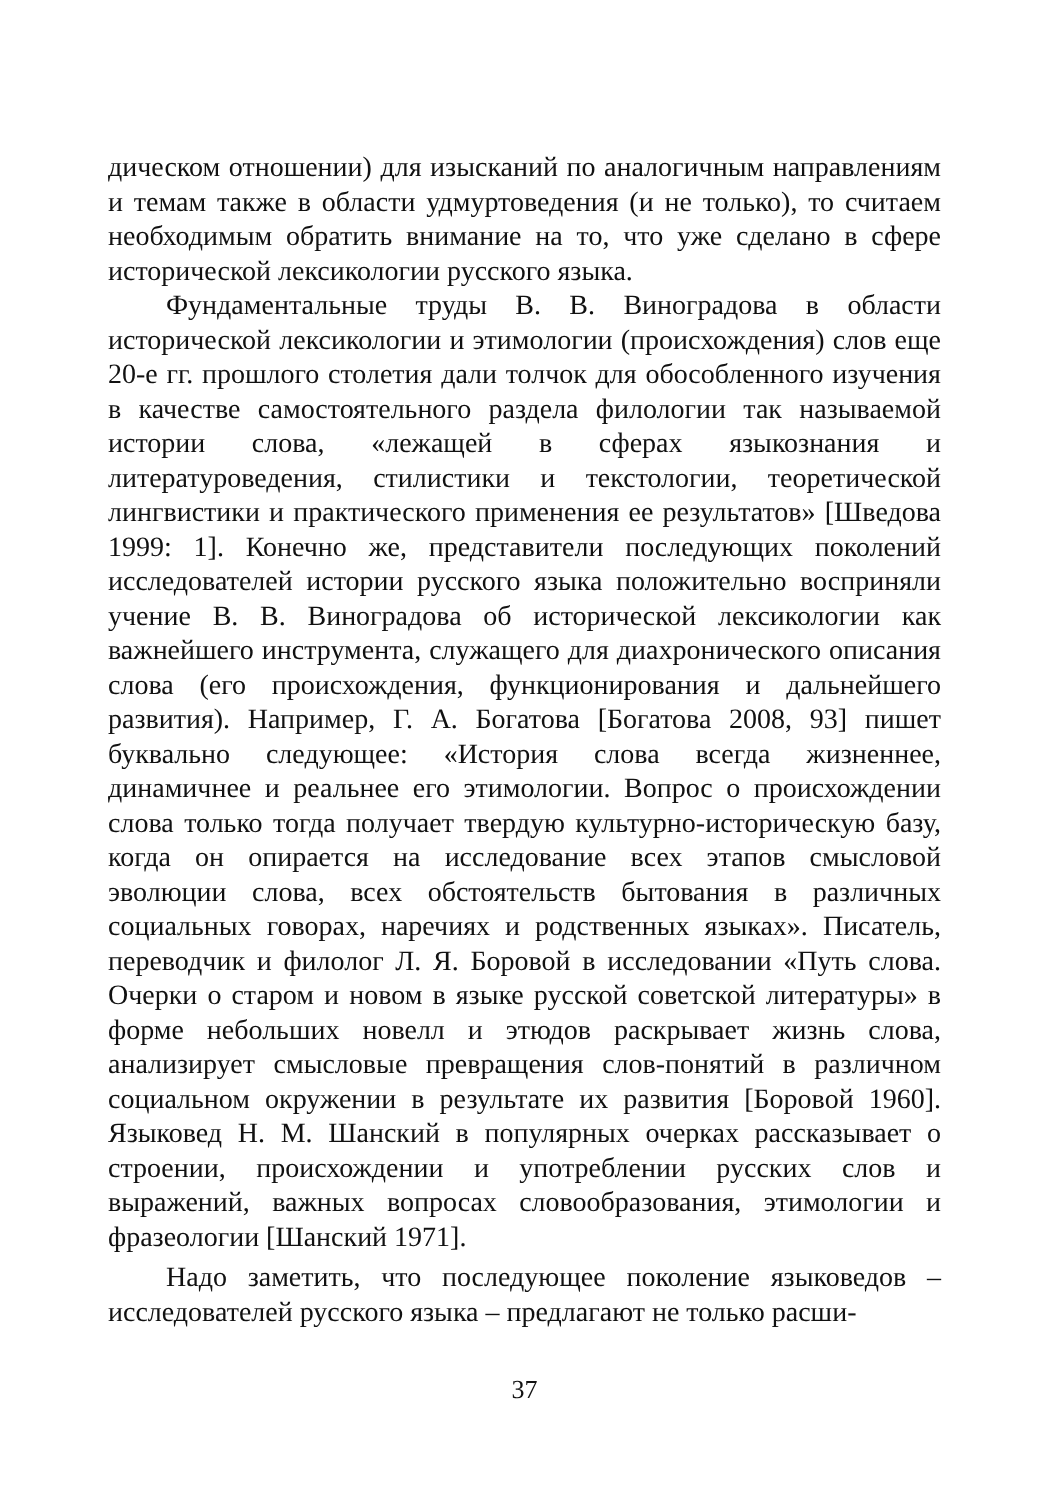дическом отношении) для изысканий по аналогичным направлениям и темам также в области удмуртоведения (и не только), то считаем необходимым обратить внимание на то, что уже сделано в сфере исторической лексикологии русского языка.
Фундаментальные труды В. В. Виноградова в области исторической лексикологии и этимологии (происхождения) слов еще 20-е гг. прошлого столетия дали толчок для обособленного изучения в качестве самостоятельного раздела филологии так называемой истории слова, «лежащей в сферах языкознания и литературоведения, стилистики и текстологии, теоретической лингвистики и практического применения ее результатов» [Шведова 1999: 1]. Конечно же, представители последующих поколений исследователей истории русского языка положительно восприняли учение В. В. Виноградова об исторической лексикологии как важнейшего инструмента, служащего для диахронического описания слова (его происхождения, функционирования и дальнейшего развития). Например, Г. А. Богатова [Богатова 2008, 93] пишет буквально следующее: «История слова всегда жизненнее, динамичнее и реальнее его этимологии. Вопрос о происхождении слова только тогда получает твердую культурно-историческую базу, когда он опирается на исследование всех этапов смысловой эволюции слова, всех обстоятельств бытования в различных социальных говорах, наречиях и родственных языках». Писатель, переводчик и филолог Л. Я. Боровой в исследовании «Путь слова. Очерки о старом и новом в языке русской советской литературы» в форме небольших новелл и этюдов раскрывает жизнь слова, анализирует смысловые превращения слов-понятий в различном социальном окружении в результате их развития [Боровой 1960]. Языковед Н. М. Шанский в популярных очерках рассказывает о строении, происхождении и употреблении русских слов и выражений, важных вопросах словообразования, этимологии и фразеологии [Шанский 1971].
Надо заметить, что последующее поколение языковедов – исследователей русского языка – предлагают не только расши-
37